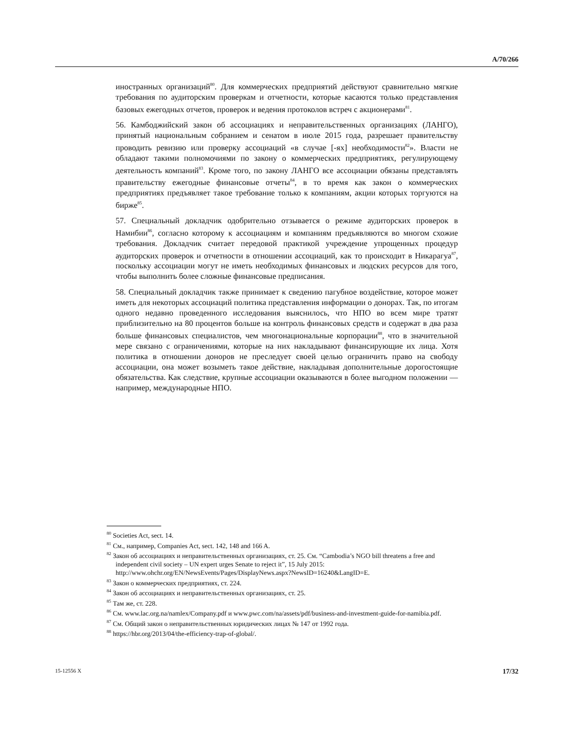A/70/266
иностранных организаций<sup>80</sup>. Для коммерческих предприятий действуют сравнительно мягкие требования по аудиторским проверкам и отчетности, которые касаются только представления базовых ежегодных отчетов, проверок и ведения протоколов встреч с акционерами<sup>81</sup>.
56. Камбоджийский закон об ассоциациях и неправительственных организациях (ЛАНГО), принятый национальным собранием и сенатом в июле 2015 года, разрешает правительству проводить ревизию или проверку ассоциаций «в случае [-ях] необходимости<sup>82</sup>». Власти не обладают такими полномочиями по закону о коммерческих предприятиях, регулирующему деятельность компаний<sup>83</sup>. Кроме того, по закону ЛАНГО все ассоциации обязаны представлять правительству ежегодные финансовые отчеты<sup>84</sup>, в то время как закон о коммерческих предприятиях предъявляет такое требование только к компаниям, акции которых торгуются на бирже<sup>85</sup>.
57. Специальный докладчик одобрительно отзывается о режиме аудиторских проверок в Намибии<sup>86</sup>, согласно которому к ассоциациям и компаниям предъявляются во многом схожие требования. Докладчик считает передовой практикой учреждение упрощенных процедур аудиторских проверок и отчетности в отношении ассоциаций, как то происходит в Никарагуа<sup>87</sup>, поскольку ассоциации могут не иметь необходимых финансовых и людских ресурсов для того, чтобы выполнить более сложные финансовые предписания.
58. Специальный докладчик также принимает к сведению пагубное воздействие, которое может иметь для некоторых ассоциаций политика представления информации о донорах. Так, по итогам одного недавно проведенного исследования выяснилось, что НПО во всем мире тратят приблизительно на 80 процентов больше на контроль финансовых средств и содержат в два раза больше финансовых специалистов, чем многонациональные корпорации<sup>88</sup>, что в значительной мере связано с ограничениями, которые на них накладывают финансирующие их лица. Хотя политика в отношении доноров не преследует своей целью ограничить право на свободу ассоциации, она может возыметь такое действие, накладывая дополнительные дорогостоящие обязательства. Как следствие, крупные ассоциации оказываются в более выгодном положении — например, международные НПО.
<sup>80</sup> Societies Act, sect. 14.
<sup>81</sup> См., например, Companies Act, sect. 142, 148 and 166 A.
<sup>82</sup> Закон об ассоциациях и неправительственных организациях, ст. 25. См. “Cambodia’s NGO bill threatens a free and independent civil society – UN expert urges Senate to reject it”, 15 July 2015: http://www.ohchr.org/EN/NewsEvents/Pages/DisplayNews.aspx?NewsID=16240&LangID=E.
<sup>83</sup> Закон о коммерческих предприятиях, ст. 224.
<sup>84</sup> Закон об ассоциациях и неправительственных организациях, ст. 25.
<sup>85</sup> Там же, ст. 228.
<sup>86</sup> См. www.lac.org.na/namlex/Company.pdf и www.pwc.com/na/assets/pdf/business-and-investment-guide-for-namibia.pdf.
<sup>87</sup> См. Общий закон о неправительственных юридических лицах № 147 от 1992 года.
<sup>88</sup> https://hbr.org/2013/04/the-efficiency-trap-of-global/.
15-12556 X 17/32